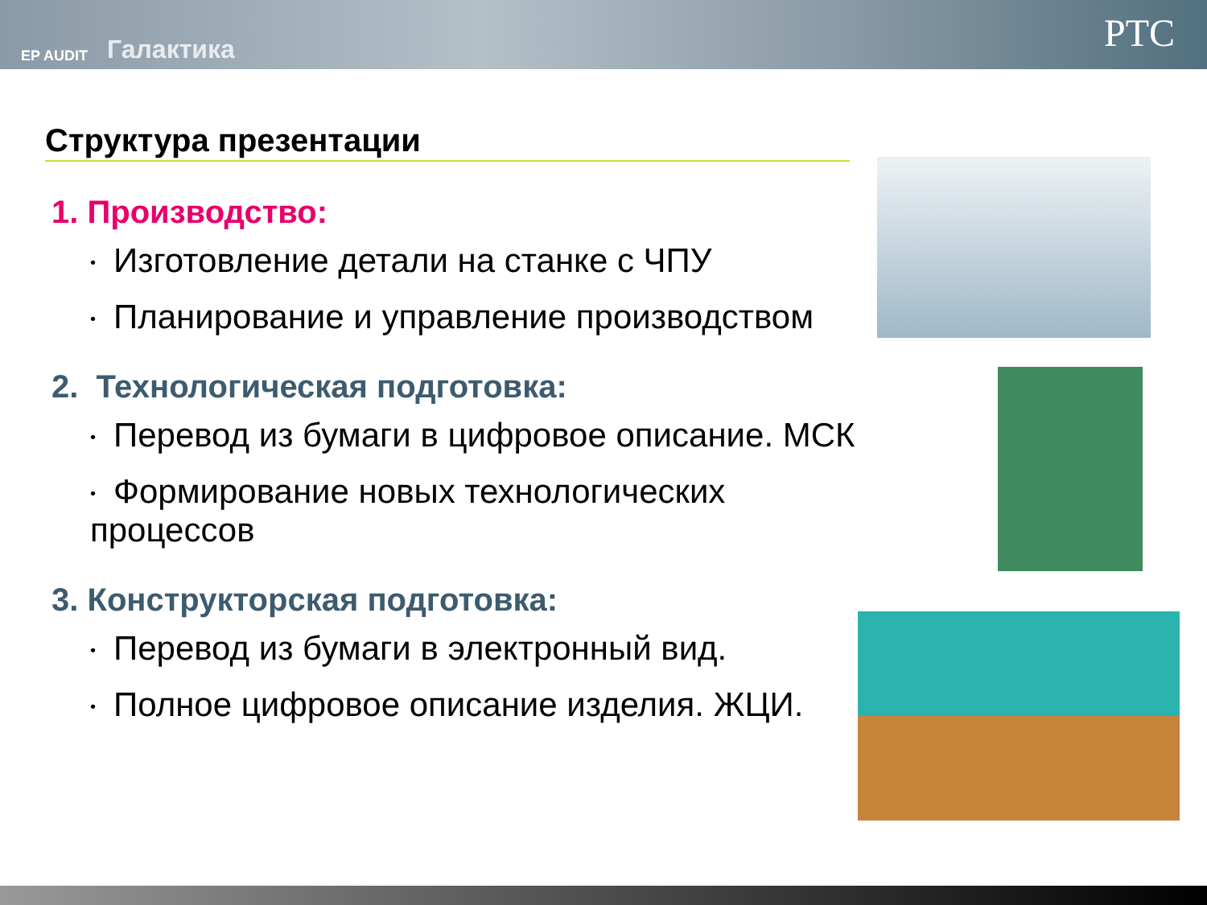EP AUDIT
Галактика
PTC
Структура презентации
1. Производство:
• Изготовление детали на станке с ЧПУ
• Планирование и управление производством
2. Технологическая подготовка:
• Перевод из бумаги в цифровое описание. МСК
• Формирование новых технологических процессов
3. Конструкторская подготовка:
• Перевод из бумаги в электронный вид.
• Полное цифровое описание изделия. ЖЦИ.